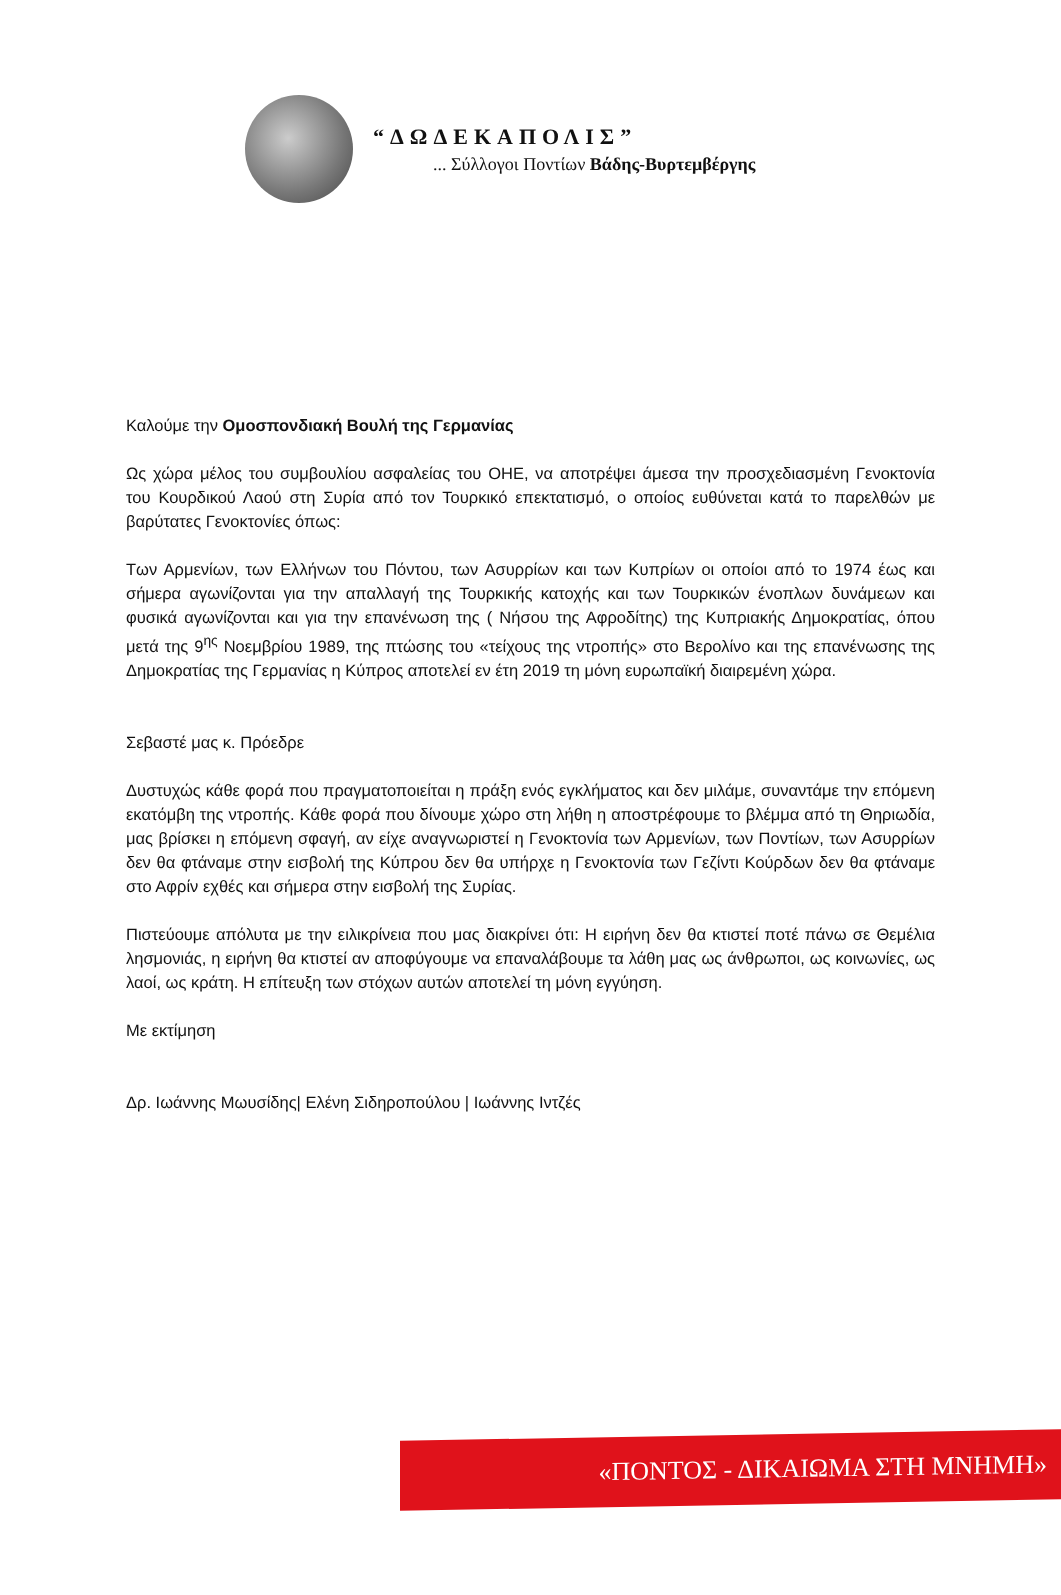“ΔΩΔΕΚΑΠΟΛΙΣ”
... Σύλλογοι Ποντίων Βάδης-Βυρτεμβέργης
Καλούμε την Ομοσπονδιακή Βουλή της Γερμανίας
Ως χώρα μέλος του συμβουλίου ασφαλείας του ΟΗΕ, να αποτρέψει άμεσα την προσχεδιασμένη Γενοκτονία του Κουρδικού Λαού στη Συρία από τον Τουρκικό επεκτατισμό, ο οποίος ευθύνεται κατά το παρελθών με βαρύτατες Γενοκτονίες όπως:
Των Αρμενίων, των Ελλήνων του Πόντου, των Ασυρρίων και των Κυπρίων οι οποίοι από το 1974 έως και σήμερα αγωνίζονται για την απαλλαγή της Τουρκικής κατοχής και των Τουρκικών ένοπλων δυνάμεων και φυσικά αγωνίζονται και για την επανένωση της ( Νήσου της Αφροδίτης) της Κυπριακής Δημοκρατίας, όπου μετά της 9<sup>ης</sup> Νοεμβρίου 1989, της πτώσης του «τείχους της ντροπής» στο Βερολίνο και της επανένωσης της Δημοκρατίας της Γερμανίας η Κύπρος αποτελεί εν έτη 2019 τη μόνη ευρωπαϊκή διαιρεμένη χώρα.
Σεβαστέ μας κ. Πρόεδρε
Δυστυχώς κάθε φορά που πραγματοποιείται η πράξη ενός εγκλήματος και δεν μιλάμε, συναντάμε την επόμενη εκατόμβη της ντροπής. Κάθε φορά που δίνουμε χώρο στη λήθη η αποστρέφουμε το βλέμμα από τη Θηριωδία, μας βρίσκει η επόμενη σφαγή, αν είχε αναγνωριστεί η Γενοκτονία των Αρμενίων, των Ποντίων, των Ασυρρίων δεν θα φτάναμε στην εισβολή της Κύπρου δεν θα υπήρχε η Γενοκτονία των Γεζίντι Κούρδων δεν θα φτάναμε στο Αφρίν εχθές και σήμερα στην εισβολή της Συρίας.
Πιστεύουμε απόλυτα με την ειλικρίνεια που μας διακρίνει ότι: Η ειρήνη δεν θα κτιστεί ποτέ πάνω σε Θεμέλια λησμονιάς, η ειρήνη θα κτιστεί αν αποφύγουμε να επαναλάβουμε τα λάθη μας ως άνθρωποι, ως κοινωνίες, ως λαοί, ως κράτη. Η επίτευξη των στόχων αυτών αποτελεί τη μόνη εγγύηση.
Με εκτίμηση
Δρ. Ιωάννης Μωυσίδης| Ελένη Σιδηροπούλου | Ιωάννης Ιντζές
«ΠΟΝΤΟΣ - ΔΙΚΑΙΩΜΑ ΣΤΗ ΜΝΗΜΗ»